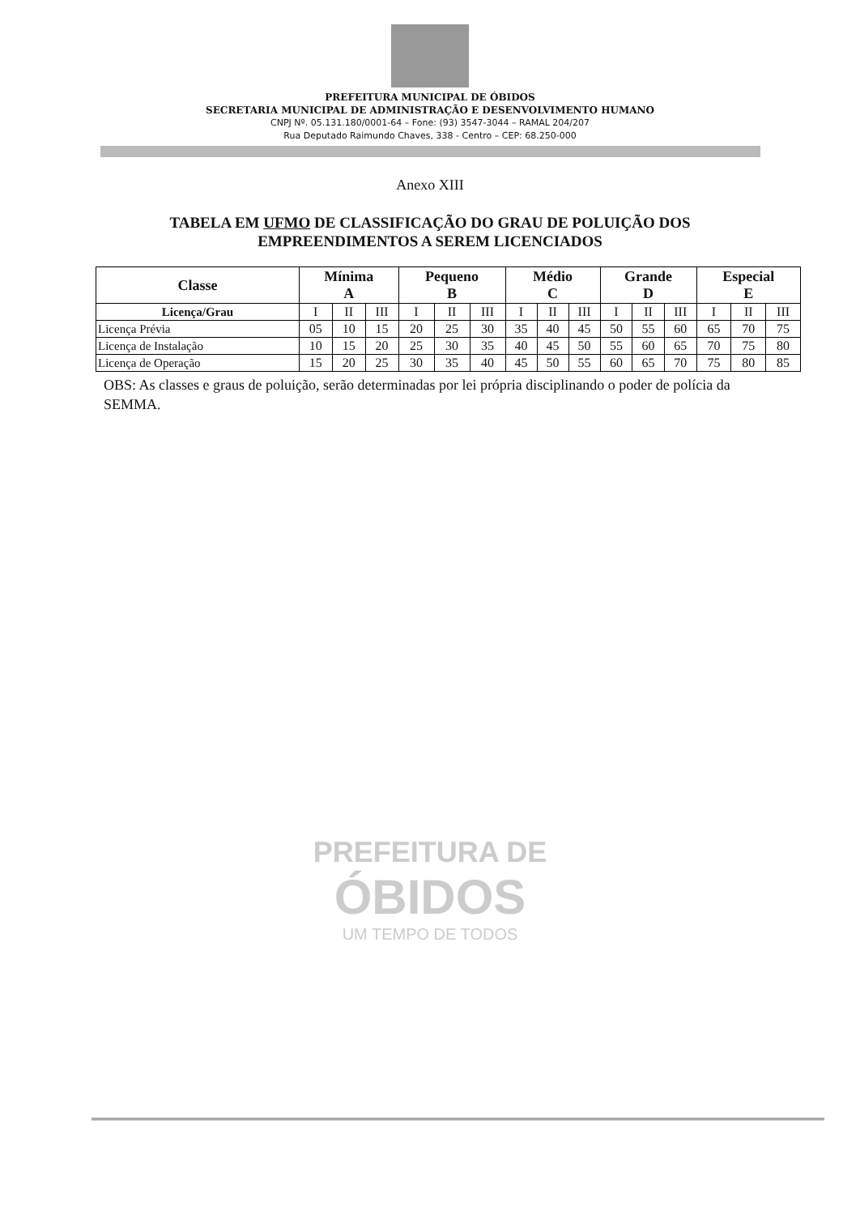PREFEITURA MUNICIPAL DE ÓBIDOS
SECRETARIA MUNICIPAL DE ADMINISTRAÇÃO E DESENVOLVIMENTO HUMANO
CNPJ Nº. 05.131.180/0001-64 – Fone: (93) 3547-3044 – RAMAL 204/207
Rua Deputado Raimundo Chaves, 338 - Centro – CEP: 68.250-000
Anexo XIII
TABELA EM UFMO DE CLASSIFICAÇÃO DO GRAU DE POLUIÇÃO DOS
EMPREENDIMENTOS A SEREM LICENCIADOS
| Classe | Mínima A | | | Pequeno B | | | Médio C | | | Grande D | | | Especial E | | |
| --- | --- | --- | --- | --- | --- | --- | --- | --- | --- | --- | --- | --- | --- | --- | --- |
| Licença/Grau | I | II | III | I | II | III | I | II | III | I | II | III | I | II | III |
| Licença Prévia | 05 | 10 | 15 | 20 | 25 | 30 | 35 | 40 | 45 | 50 | 55 | 60 | 65 | 70 | 75 |
| Licença de Instalação | 10 | 15 | 20 | 25 | 30 | 35 | 40 | 45 | 50 | 55 | 60 | 65 | 70 | 75 | 80 |
| Licença de Operação | 15 | 20 | 25 | 30 | 35 | 40 | 45 | 50 | 55 | 60 | 65 | 70 | 75 | 80 | 85 |
OBS: As classes e graus de poluição, serão determinadas por lei própria disciplinando o poder de polícia da SEMMA.
PREFEITURA DE
ÓBIDOS
UM TEMPO DE TODOS